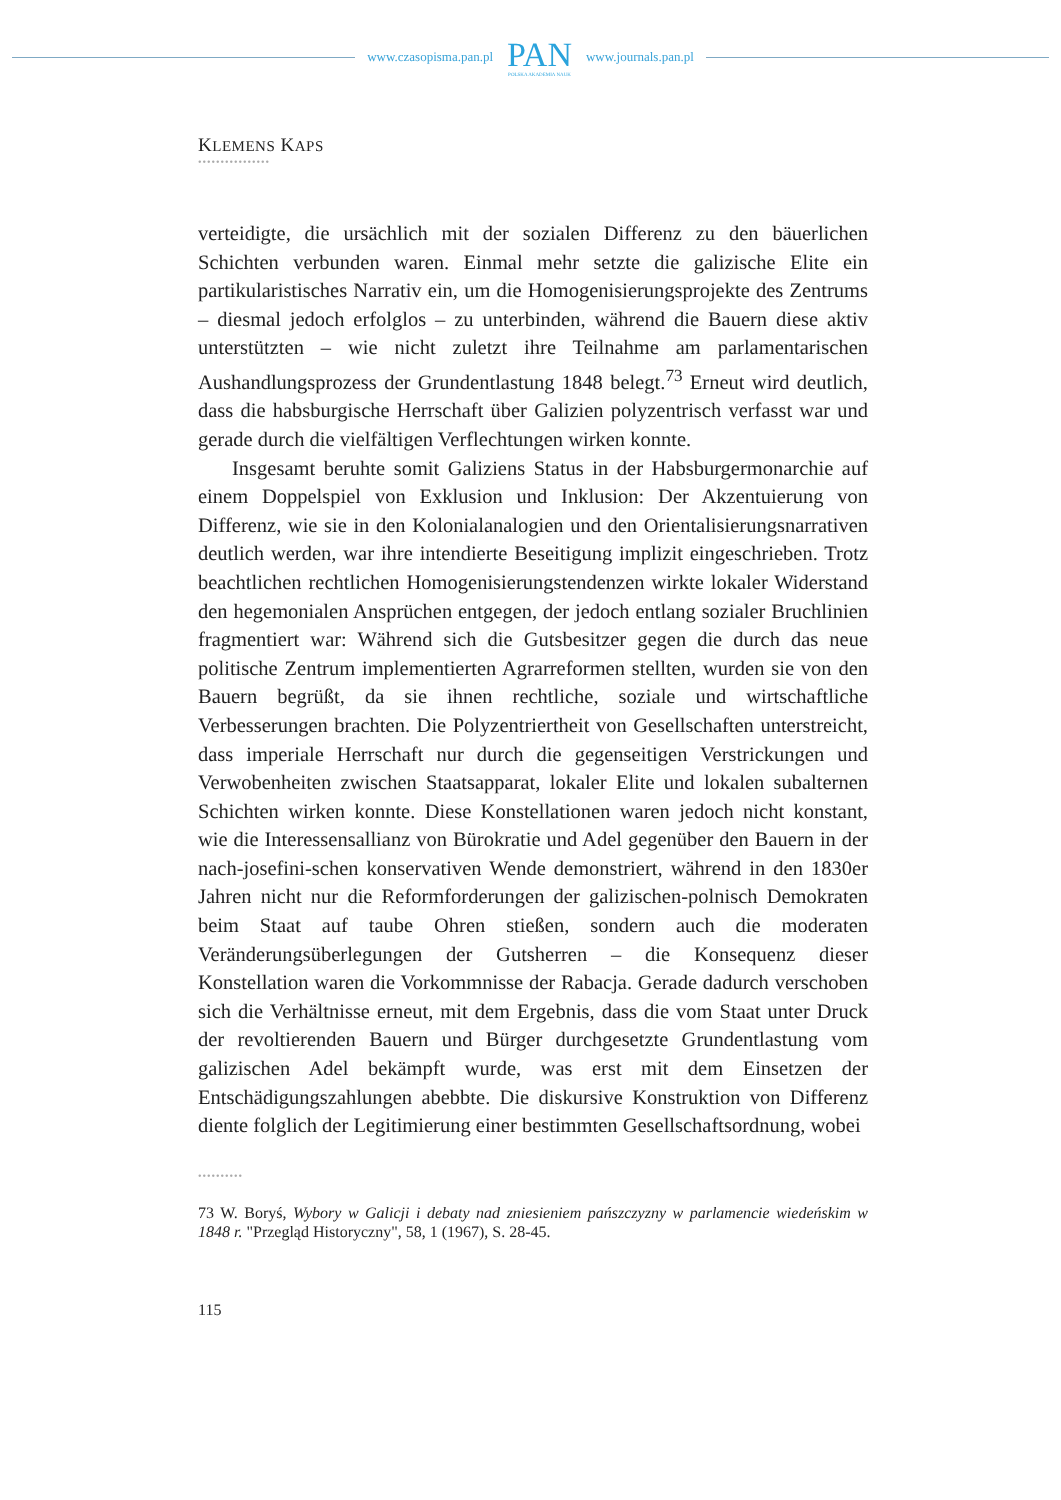www.czasopisma.pan.pl
PAN
POLSKA AKADEMIA NAUK
www.journals.pan.pl
KLEMENS KAPS
••••••••••••••••
verteidigte, die ursächlich mit der sozialen Differenz zu den bäuerlichen Schichten verbunden waren. Einmal mehr setzte die galizische Elite ein partikularistisches Narrativ ein, um die Homogenisierungsprojekte des Zentrums – diesmal jedoch erfolglos – zu unterbinden, während die Bauern diese aktiv unterstützten – wie nicht zuletzt ihre Teilnahme am parlamentarischen Aushandlungsprozess der Grundentlastung 1848 belegt.<sup>73</sup> Erneut wird deutlich, dass die habsburgische Herrschaft über Galizien polyzentrisch verfasst war und gerade durch die vielfältigen Verflechtungen wirken konnte.
Insgesamt beruhte somit Galiziens Status in der Habsburgermonarchie auf einem Doppelspiel von Exklusion und Inklusion: Der Akzentuierung von Differenz, wie sie in den Kolonialanalogien und den Orientalisierungsnarrativen deutlich werden, war ihre intendierte Beseitigung implizit eingeschrieben. Trotz beachtlichen rechtlichen Homogenisierungstendenzen wirkte lokaler Widerstand den hegemonialen Ansprüchen entgegen, der jedoch entlang sozialer Bruchlinien fragmentiert war: Während sich die Gutsbesitzer gegen die durch das neue politische Zentrum implementierten Agrarreformen stellten, wurden sie von den Bauern begrüßt, da sie ihnen rechtliche, soziale und wirtschaftliche Verbesserungen brachten. Die Polyzentriertheit von Gesellschaften unterstreicht, dass imperiale Herrschaft nur durch die gegenseitigen Verstrickungen und Verwobenheiten zwischen Staatsapparat, lokaler Elite und lokalen subalternen Schichten wirken konnte. Diese Konstellationen waren jedoch nicht konstant, wie die Interessensallianz von Bürokratie und Adel gegenüber den Bauern in der nach-josefini-schen konservativen Wende demonstriert, während in den 1830er Jahren nicht nur die Reformforderungen der galizischen-polnisch Demokraten beim Staat auf taube Ohren stießen, sondern auch die moderaten Veränderungsüberlegungen der Gutsherren – die Konsequenz dieser Konstellation waren die Vorkommnisse der Rabacja. Gerade dadurch verschoben sich die Verhältnisse erneut, mit dem Ergebnis, dass die vom Staat unter Druck der revoltierenden Bauern und Bürger durchgesetzte Grundentlastung vom galizischen Adel bekämpft wurde, was erst mit dem Einsetzen der Entschädigungszahlungen abebbte. Die diskursive Konstruktion von Differenz diente folglich der Legitimierung einer bestimmten Gesellschaftsordnung, wobei
••••••••••
73 W. Boryś, Wybory w Galicji i debaty nad zniesieniem pańszczyzny w parlamencie wiedeńskim w 1848 r. "Przegląd Historyczny", 58, 1 (1967), S. 28-45.
115